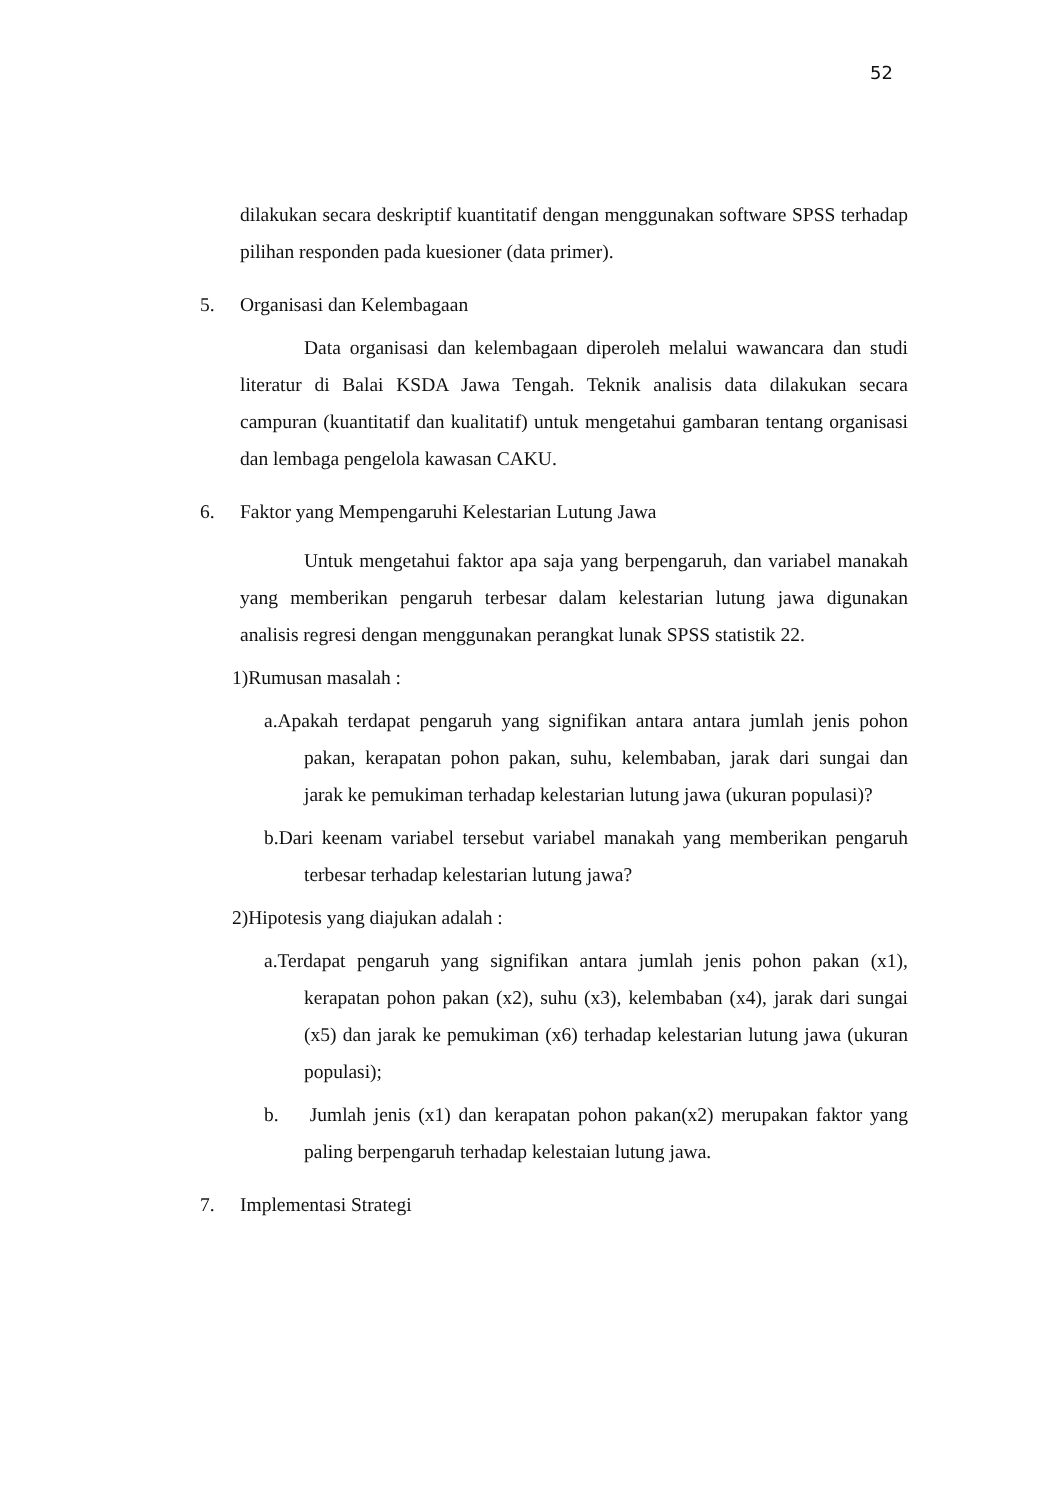52
dilakukan secara deskriptif kuantitatif dengan menggunakan software SPSS terhadap pilihan responden pada kuesioner (data primer).
5. Organisasi dan Kelembagaan
Data organisasi dan kelembagaan diperoleh melalui wawancara dan studi literatur di Balai KSDA Jawa Tengah. Teknik analisis data dilakukan secara campuran (kuantitatif dan kualitatif) untuk mengetahui gambaran tentang organisasi dan lembaga pengelola kawasan CAKU.
6. Faktor yang Mempengaruhi Kelestarian Lutung Jawa
Untuk mengetahui faktor apa saja yang berpengaruh, dan variabel manakah yang memberikan pengaruh terbesar dalam kelestarian lutung jawa digunakan analisis regresi dengan menggunakan perangkat lunak SPSS statistik 22.
1)Rumusan masalah :
a.Apakah terdapat pengaruh yang signifikan antara antara jumlah jenis pohon pakan, kerapatan pohon pakan, suhu, kelembaban, jarak dari sungai dan jarak ke pemukiman terhadap kelestarian lutung jawa (ukuran populasi)?
b.Dari keenam variabel tersebut variabel manakah yang memberikan pengaruh terbesar terhadap kelestarian lutung jawa?
2)Hipotesis yang diajukan adalah :
a.Terdapat pengaruh yang signifikan antara jumlah jenis pohon pakan (x1), kerapatan pohon pakan (x2), suhu (x3), kelembaban (x4), jarak dari sungai (x5) dan jarak ke pemukiman (x6) terhadap kelestarian lutung jawa (ukuran populasi);
b. Jumlah jenis (x1) dan kerapatan pohon pakan(x2) merupakan faktor yang paling berpengaruh terhadap kelestaian lutung jawa.
7. Implementasi Strategi